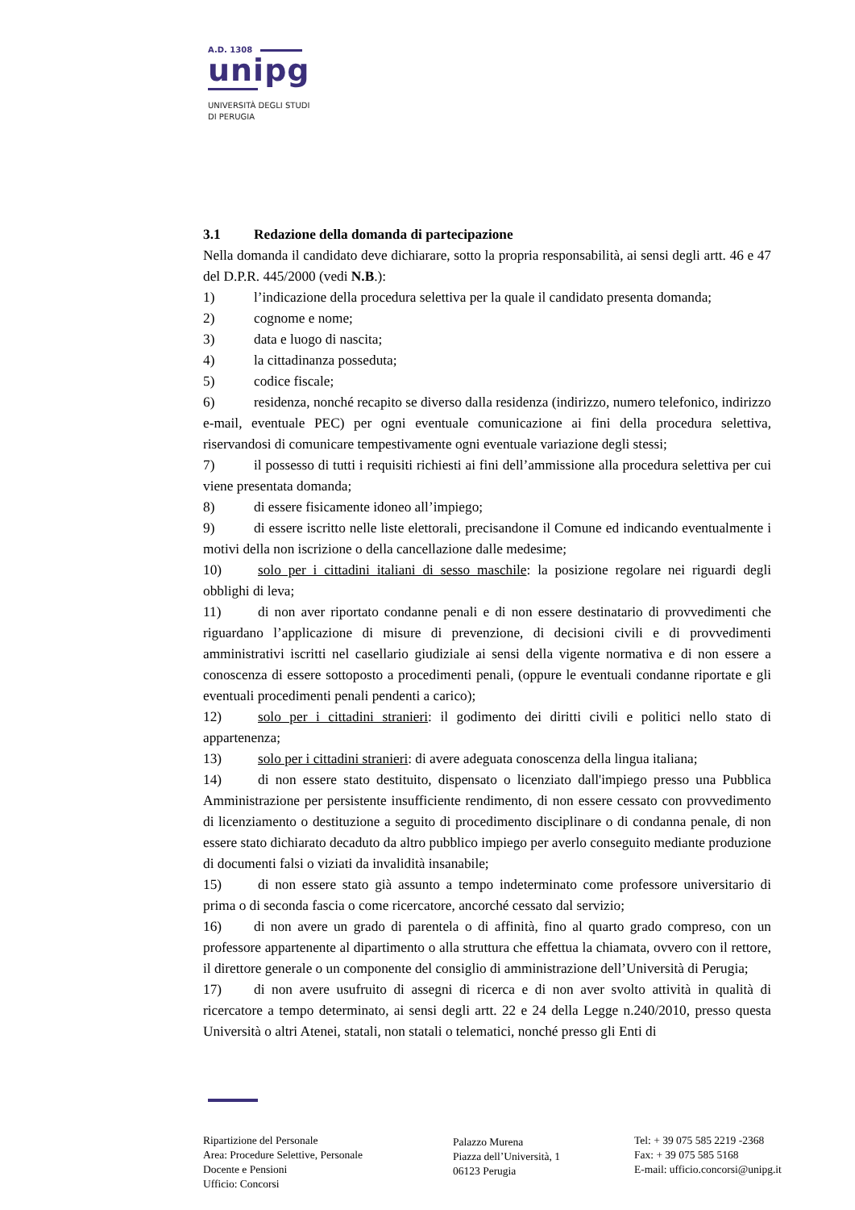A.D. 1308
unipg
UNIVERSITÀ DEGLI STUDI
DI PERUGIA
3.1 Redazione della domanda di partecipazione
Nella domanda il candidato deve dichiarare, sotto la propria responsabilità, ai sensi degli artt. 46 e 47 del D.P.R. 445/2000 (vedi N.B.):
1) l’indicazione della procedura selettiva per la quale il candidato presenta domanda;
2) cognome e nome;
3) data e luogo di nascita;
4) la cittadinanza posseduta;
5) codice fiscale;
6) residenza, nonché recapito se diverso dalla residenza (indirizzo, numero telefonico, indirizzo e-mail, eventuale PEC) per ogni eventuale comunicazione ai fini della procedura selettiva, riservandosi di comunicare tempestivamente ogni eventuale variazione degli stessi;
7) il possesso di tutti i requisiti richiesti ai fini dell’ammissione alla procedura selettiva per cui viene presentata domanda;
8) di essere fisicamente idoneo all’impiego;
9) di essere iscritto nelle liste elettorali, precisandone il Comune ed indicando eventualmente i motivi della non iscrizione o della cancellazione dalle medesime;
10) solo per i cittadini italiani di sesso maschile: la posizione regolare nei riguardi degli obblighi di leva;
11) di non aver riportato condanne penali e di non essere destinatario di provvedimenti che riguardano l’applicazione di misure di prevenzione, di decisioni civili e di provvedimenti amministrativi iscritti nel casellario giudiziale ai sensi della vigente normativa e di non essere a conoscenza di essere sottoposto a procedimenti penali, (oppure le eventuali condanne riportate e gli eventuali procedimenti penali pendenti a carico);
12) solo per i cittadini stranieri: il godimento dei diritti civili e politici nello stato di appartenenza;
13) solo per i cittadini stranieri: di avere adeguata conoscenza della lingua italiana;
14) di non essere stato destituito, dispensato o licenziato dall'impiego presso una Pubblica Amministrazione per persistente insufficiente rendimento, di non essere cessato con provvedimento di licenziamento o destituzione a seguito di procedimento disciplinare o di condanna penale, di non essere stato dichiarato decaduto da altro pubblico impiego per averlo conseguito mediante produzione di documenti falsi o viziati da invalidità insanabile;
15) di non essere stato già assunto a tempo indeterminato come professore universitario di prima o di seconda fascia o come ricercatore, ancorché cessato dal servizio;
16) di non avere un grado di parentela o di affinità, fino al quarto grado compreso, con un professore appartenente al dipartimento o alla struttura che effettua la chiamata, ovvero con il rettore, il direttore generale o un componente del consiglio di amministrazione dell’Università di Perugia;
17) di non avere usufruito di assegni di ricerca e di non aver svolto attività in qualità di ricercatore a tempo determinato, ai sensi degli artt. 22 e 24 della Legge n.240/2010, presso questa Università o altri Atenei, statali, non statali o telematici, nonché presso gli Enti di
Ripartizione del Personale
Area: Procedure Selettive, Personale
Docente e Pensioni
Ufficio: Concorsi
Palazzo Murena
Piazza dell’Università, 1
06123 Perugia
Tel: + 39 075 585 2219 -2368
Fax: + 39 075 585 5168
E-mail: ufficio.concorsi@unipg.it